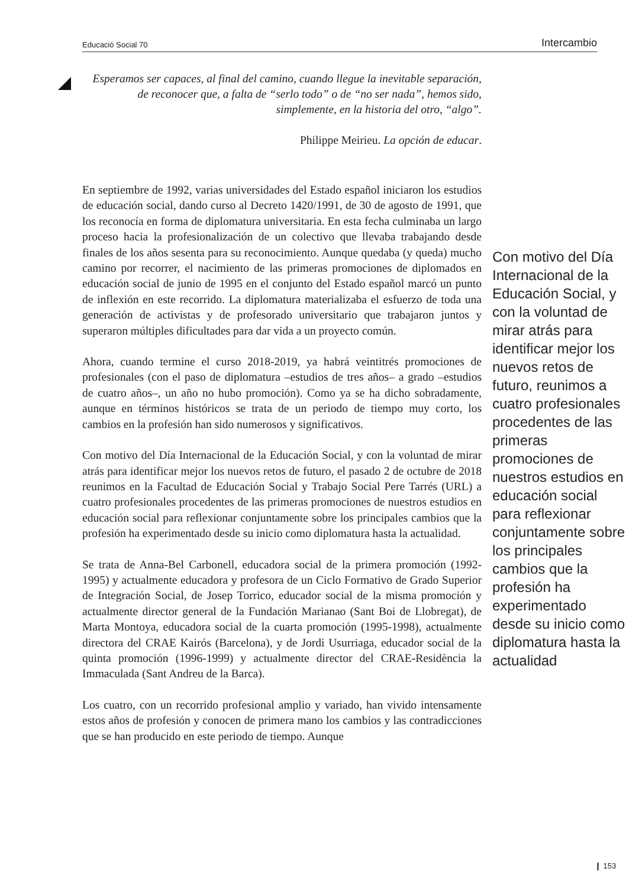Educació Social 70 Intercambio
Esperamos ser capaces, al final del camino, cuando llegue la inevitable separación, de reconocer que, a falta de “serlo todo” o de “no ser nada”, hemos sido, simplemente, en la historia del otro, “algo”.
Philippe Meirieu. La opción de educar.
En septiembre de 1992, varias universidades del Estado español iniciaron los estudios de educación social, dando curso al Decreto 1420/1991, de 30 de agosto de 1991, que los reconocía en forma de diplomatura universitaria. En esta fecha culminaba un largo proceso hacia la profesionalización de un colectivo que llevaba trabajando desde finales de los años sesenta para su reconocimiento. Aunque quedaba (y queda) mucho camino por recorrer, el nacimiento de las primeras promociones de diplomados en educación social de junio de 1995 en el conjunto del Estado español marcó un punto de inflexión en este recorrido. La diplomatura materializaba el esfuerzo de toda una generación de activistas y de profesorado universitario que trabajaron juntos y superaron múltiples dificultades para dar vida a un proyecto común.
Ahora, cuando termine el curso 2018-2019, ya habrá veintitrés promociones de profesionales (con el paso de diplomatura –estudios de tres años– a grado –estudios de cuatro años–, un año no hubo promoción). Como ya se ha dicho sobradamente, aunque en términos históricos se trata de un periodo de tiempo muy corto, los cambios en la profesión han sido numerosos y significativos.
Con motivo del Día Internacional de la Educación Social, y con la voluntad de mirar atrás para identificar mejor los nuevos retos de futuro, el pasado 2 de octubre de 2018 reunimos en la Facultad de Educación Social y Trabajo Social Pere Tarrés (URL) a cuatro profesionales procedentes de las primeras promociones de nuestros estudios en educación social para reflexionar conjuntamente sobre los principales cambios que la profesión ha experimentado desde su inicio como diplomatura hasta la actualidad.
Se trata de Anna-Bel Carbonell, educadora social de la primera promoción (1992-1995) y actualmente educadora y profesora de un Ciclo Formativo de Grado Superior de Integración Social, de Josep Torrico, educador social de la misma promoción y actualmente director general de la Fundación Marianao (Sant Boi de Llobregat), de Marta Montoya, educadora social de la cuarta promoción (1995-1998), actualmente directora del CRAE Kairós (Barcelona), y de Jordi Usurriaga, educador social de la quinta promoción (1996-1999) y actualmente director del CRAE-Residència la Immaculada (Sant Andreu de la Barca).
Los cuatro, con un recorrido profesional amplio y variado, han vivido intensamente estos años de profesión y conocen de primera mano los cambios y las contradicciones que se han producido en este periodo de tiempo. Aunque
Con motivo del Día Internacional de la Educación Social, y con la voluntad de mirar atrás para identificar mejor los nuevos retos de futuro, reunimos a cuatro profesionales procedentes de las primeras promociones de nuestros estudios en educación social para reflexionar conjuntamente sobre los principales cambios que la profesión ha experimentado desde su inicio como diplomatura hasta la actualidad
❙ 153